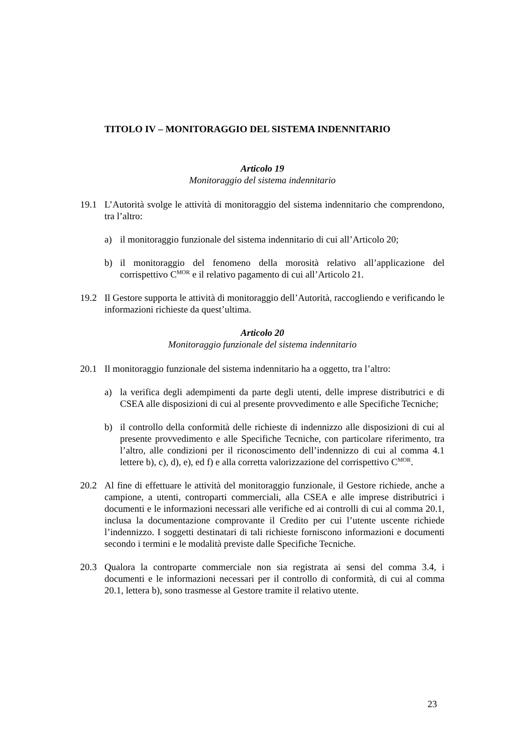TITOLO IV – MONITORAGGIO DEL SISTEMA INDENNITARIO
Articolo 19
Monitoraggio del sistema indennitario
19.1 L’Autorità svolge le attività di monitoraggio del sistema indennitario che comprendono, tra l’altro:
a) il monitoraggio funzionale del sistema indennitario di cui all’Articolo 20;
b) il monitoraggio del fenomeno della morosità relativo all’applicazione del corrispettivo C<sup>MOR</sup> e il relativo pagamento di cui all’Articolo 21.
19.2 Il Gestore supporta le attività di monitoraggio dell’Autorità, raccogliendo e verificando le informazioni richieste da quest’ultima.
Articolo 20
Monitoraggio funzionale del sistema indennitario
20.1 Il monitoraggio funzionale del sistema indennitario ha a oggetto, tra l’altro:
a) la verifica degli adempimenti da parte degli utenti, delle imprese distributrici e di CSEA alle disposizioni di cui al presente provvedimento e alle Specifiche Tecniche;
b) il controllo della conformità delle richieste di indennizzo alle disposizioni di cui al presente provvedimento e alle Specifiche Tecniche, con particolare riferimento, tra l’altro, alle condizioni per il riconoscimento dell’indennizzo di cui al comma 4.1 lettere b), c), d), e), ed f) e alla corretta valorizzazione del corrispettivo C<sup>MOR</sup>.
20.2 Al fine di effettuare le attività del monitoraggio funzionale, il Gestore richiede, anche a campione, a utenti, controparti commerciali, alla CSEA e alle imprese distributrici i documenti e le informazioni necessari alle verifiche ed ai controlli di cui al comma 20.1, inclusa la documentazione comprovante il Credito per cui l’utente uscente richiede l’indennizzo. I soggetti destinatari di tali richieste forniscono informazioni e documenti secondo i termini e le modalità previste dalle Specifiche Tecniche.
20.3 Qualora la controparte commerciale non sia registrata ai sensi del comma 3.4, i documenti e le informazioni necessari per il controllo di conformità, di cui al comma 20.1, lettera b), sono trasmesse al Gestore tramite il relativo utente.
23